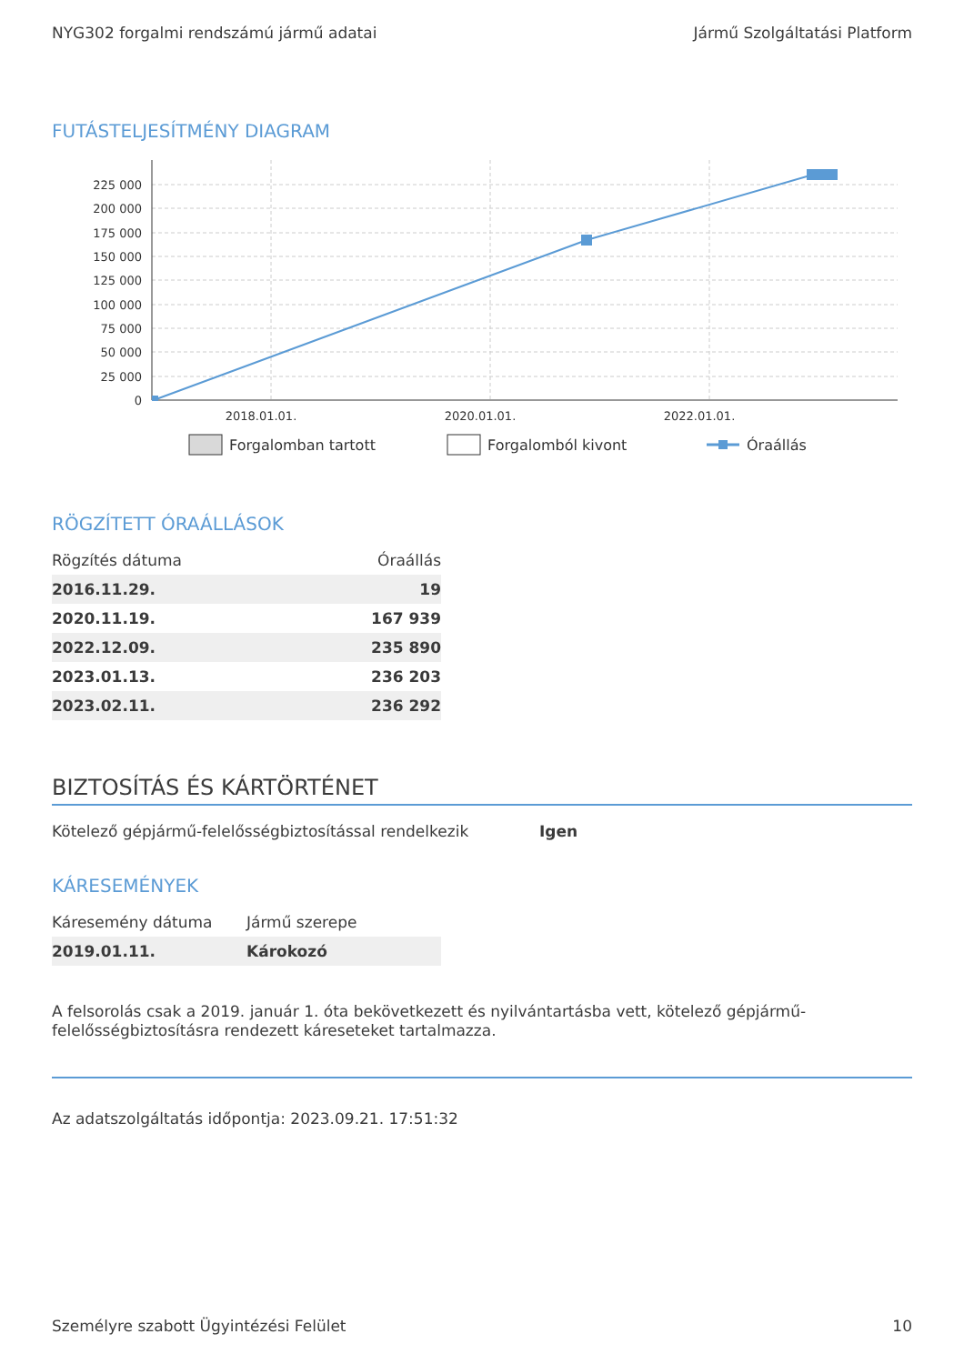NYG302 forgalmi rendszámú jármű adatai Jármű Szolgáltatási Platform
FUTÁSTELJESÍTMÉNY DIAGRAM
225 000
200 000
175 000
150 000
125 000
100 000
75 000
50 000
25 000
0
2018.01.01.
2020.01.01.
2022.01.01.
Forgalomban tartott
Forgalomból kivont
Óraállás
RÖGZÍTETT ÓRAÁLLÁSOK
| Rögzítés dátuma | Óraállás |
| --- | --- |
| 2016.11.29. | 19 |
| 2020.11.19. | 167 939 |
| 2022.12.09. | 235 890 |
| 2023.01.13. | 236 203 |
| 2023.02.11. | 236 292 |
BIZTOSÍTÁS ÉS KÁRTÖRTÉNET
Kötelező gépjármű-felelősségbiztosítással rendelkezik Igen
KÁRESEMÉNYEK
| Káresemény dátuma | Jármű szerepe |
| --- | --- |
| 2019.01.11. | Károkozó |
A felsorolás csak a 2019. január 1. óta bekövetkezett és nyilvántartásba vett, kötelező gépjármű-felelősségbiztosításra rendezett káreseteket tartalmazza.
Az adatszolgáltatás időpontja: 2023.09.21. 17:51:32
Személyre szabott Ügyintézési Felület 10